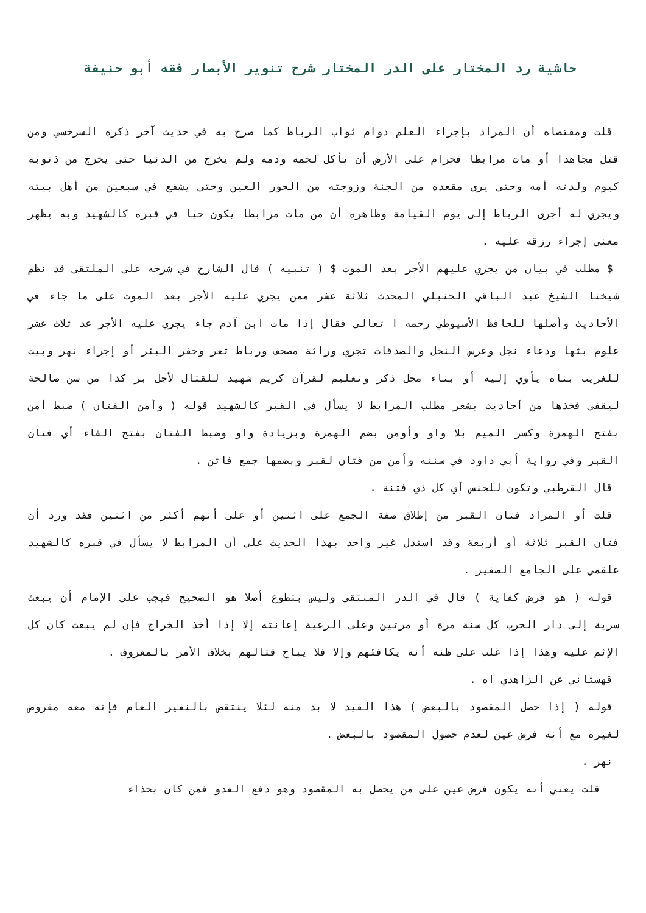حاشية رد المختار على الدر المختار شرح تنوير الأبصار فقه أبو حنيفة
قلت ومقتضاه أن المراد بإجراء العلم دوام ثواب الرباط كما صرح به في حديث آخر ذكره السرخسي ومن قتل مجاهدا أو مات مرابطا فحرام على الأرض أن تأكل لحمه ودمه ولم يخرج من الدنيا حتى يخرج من ذنوبه كيوم ولدته أمه وحتى يرى مقعده من الجنة وزوجته من الحور العين وحتى يشفع في سبعين من أهل بيته ويجري له أجرى الرباط إلى يوم القيامة وظاهره أن من مات مرابطا يكون حيا في قبره كالشهيد وبه يظهر معنى إجراء رزقه عليه .
$ مطلب في بيان من يجري عليهم الأجر بعد الموت $ ( تنبيه ) قال الشارح في شرحه على الملتقى قد نظم شيخنا الشيخ عبد الباقي الحنبلي المحدث ثلاثة عشر ممن يجري عليه الأجر بعد الموت على ما جاء في الأحاديث وأصلها للحافظ الأسيوطي رحمه ا تعالى فقال إذا مات ابن آدم جاء يجري عليه الأجر عد ثلاث عشر علوم بثها ودعاء نجل وغرس النخل والصدقات تجري وراثة مصحف ورباط ثغر وحفر البئر أو إجراء نهر وبيت للغريب بناه يأوي إليه أو بناء محل ذكر وتعليم لقرآن كريم شهيد للقتال لأجل بر كذا من سن صالحة ليقفى فخذها من أحاديث بشعر مطلب المرابط لا يسأل في القبر كالشهيد قوله ( وأمن الفتان ) ضبط أمن بفتح الهمزة وكسر الميم بلا واو وأومن بضم الهمزة وبزيادة واو وضبط الفتان بفتح الفاء أي فتان القبر وفي رواية أبي داود في سننه وأمن من فتان لقبر وبضمها جمع فاتن .
قال القرطبي وتكون للجنس أي كل ذي فتنة .
قلت أو المراد فتان القبر من إطلاق صفة الجمع على اثنين أو على أنهم أكثر من اثنين فقد ورد أن فتان القبر ثلاثة أو أربعة وقد استدل غير واحد بهذا الحديث على أن المرابط لا يسأل في قبره كالشهيد علقمي على الجامع الصغير .
قوله ( هو فرض كفاية ) قال في الدر المنتقى وليس بتطوع أصلا هو الصحيح فيجب على الإمام أن يبعث سرية إلى دار الحرب كل سنة مرة أو مرتين وعلى الرعية إعانته إلا إذا أخذ الخراج فإن لم يبعث كان كل الإثم عليه وهذا إذا غلب على ظنه أنه يكافئهم وإلا فلا يباح قتالهم بخلاف الأمر بالمعروف .
قهستاني عن الزاهدي اه .
قوله ( إذا حصل المقصود بالبعض ) هذا القيد لا بد منه لئلا ينتقض بالنفير العام فإنه معه مفروض لغيره مع أنه فرض عين لعدم حصول المقصود بالبعض .
نهر .
قلت يعني أنه يكون فرض عين على من يحصل به المقصود وهو دفع العدو فمن كان بحذاء